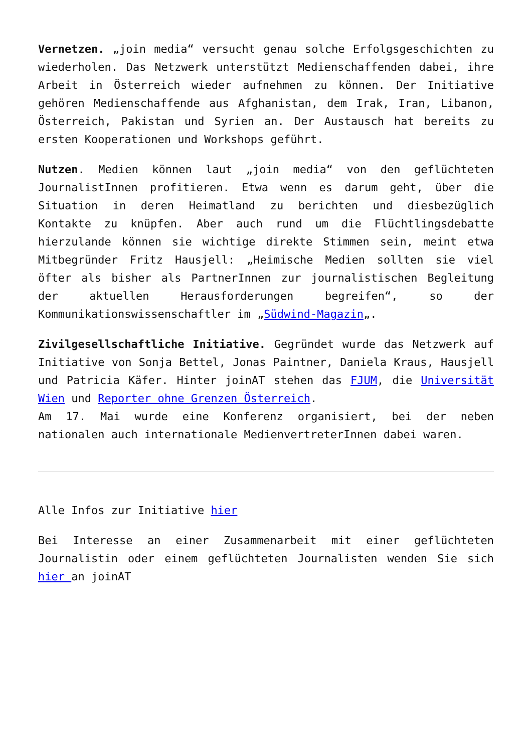Vernetzen. „join media“ versucht genau solche Erfolgsgeschichten zu wiederholen. Das Netzwerk unterstützt Medienschaffenden dabei, ihre Arbeit in Österreich wieder aufnehmen zu können. Der Initiative gehören Medienschaffende aus Afghanistan, dem Irak, Iran, Libanon, Österreich, Pakistan und Syrien an. Der Austausch hat bereits zu ersten Kooperationen und Workshops geführt.
Nutzen. Medien können laut „join media“ von den geflüchteten JournalistInnen profitieren. Etwa wenn es darum geht, über die Situation in deren Heimatland zu berichten und diesbezüglich Kontakte zu knüpfen. Aber auch rund um die Flüchtlingsdebatte hierzulande können sie wichtige direkte Stimmen sein, meint etwa Mitbegründer Fritz Hausjell: „Heimische Medien sollten sie viel öfter als bisher als PartnerInnen zur journalistischen Begleitung der aktuellen Herausforderungen begreifen“, so der Kommunikationswissenschaftler im „Südwind-Magazin„.
Zivilgesellschaftliche Initiative. Gegründet wurde das Netzwerk auf Initiative von Sonja Bettel, Jonas Paintner, Daniela Kraus, Hausjell und Patricia Käfer. Hinter joinAT stehen das FJUM, die Universität Wien und Reporter ohne Grenzen Österreich.
Am 17. Mai wurde eine Konferenz organisiert, bei der neben nationalen auch internationale MedienvertreterInnen dabei waren.
Alle Infos zur Initiative hier
Bei Interesse an einer Zusammenarbeit mit einer geflüchteten Journalistin oder einem geflüchteten Journalisten wenden Sie sich hier an joinAT